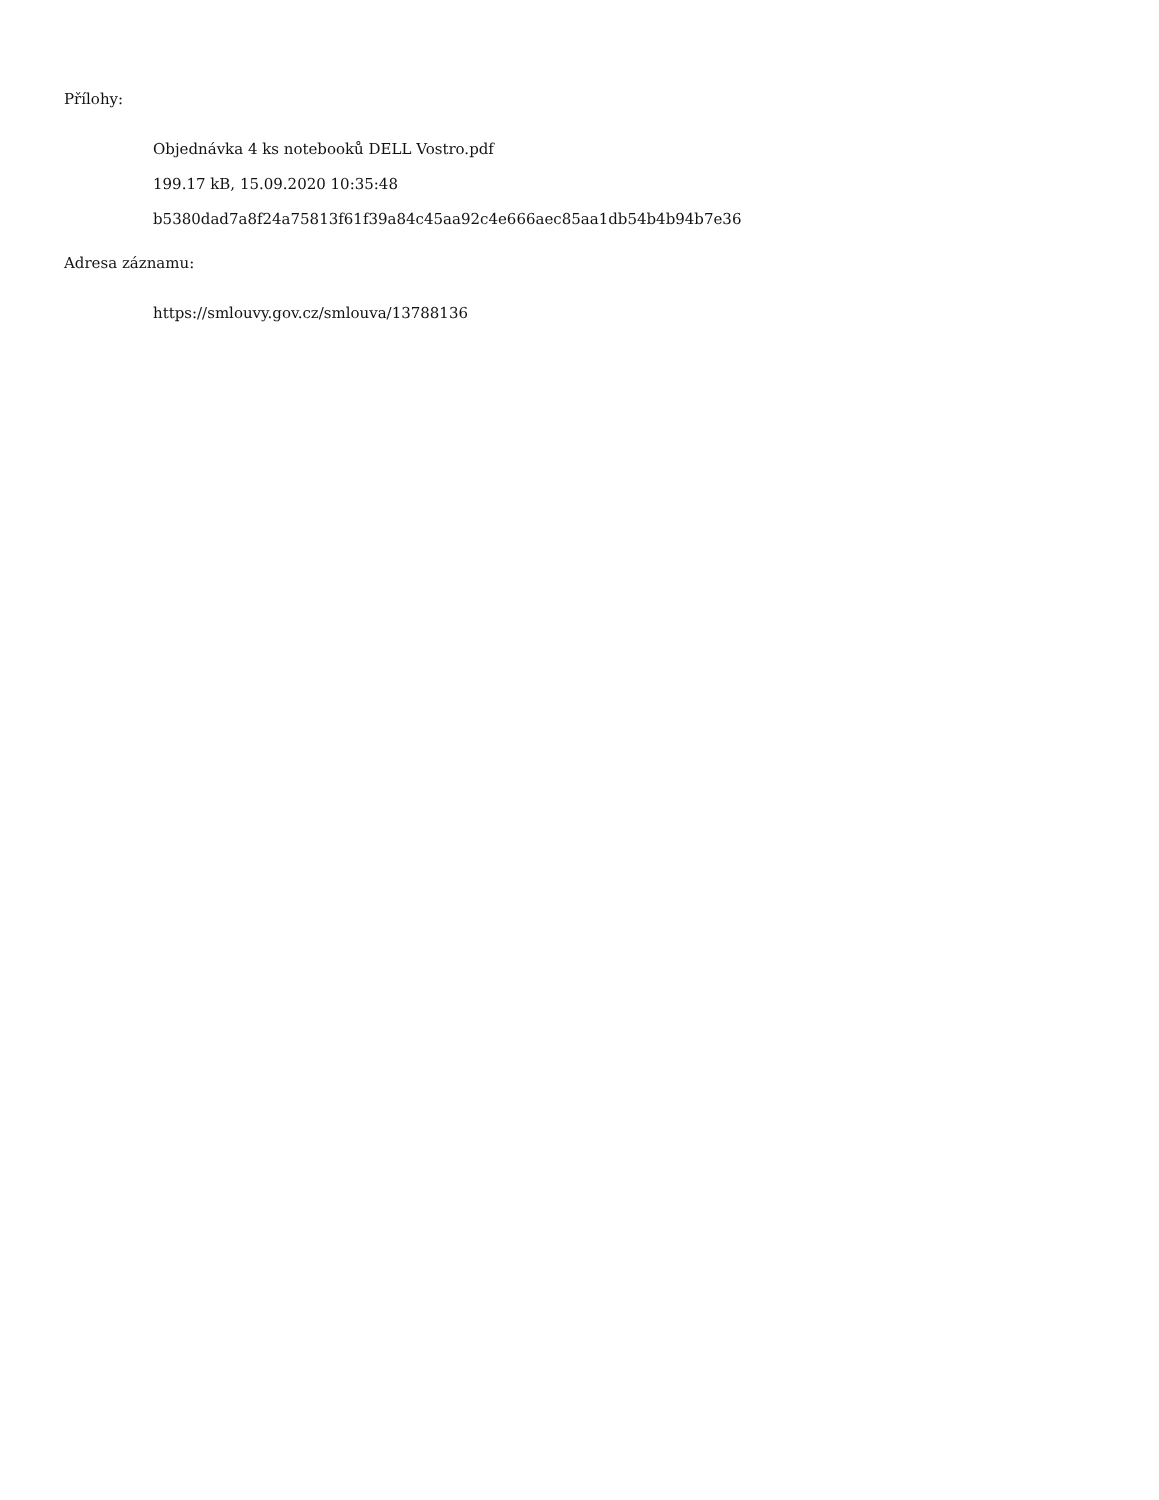Přílohy:
Objednávka 4 ks notebooků DELL Vostro.pdf
199.17 kB, 15.09.2020 10:35:48
b5380dad7a8f24a75813f61f39a84c45aa92c4e666aec85aa1db54b4b94b7e36
Adresa záznamu:
https://smlouvy.gov.cz/smlouva/13788136